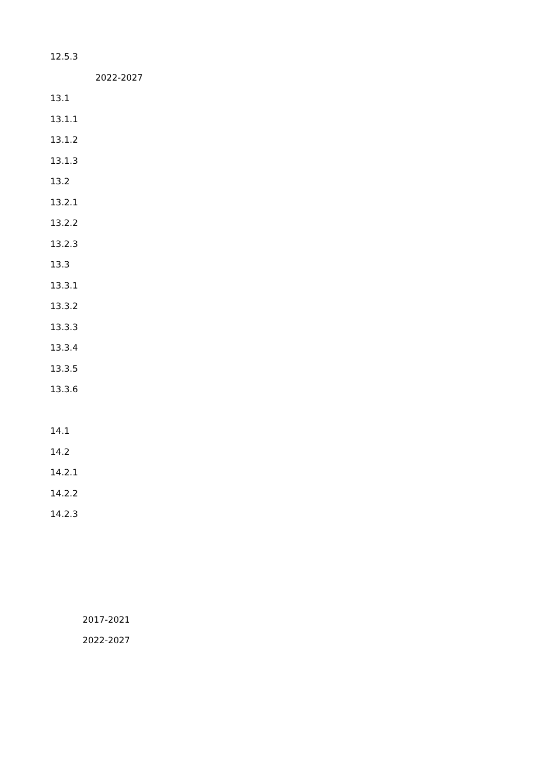12.5.3
2022-2027
13.1
13.1.1
13.1.2
13.1.3
13.2
13.2.1
13.2.2
13.2.3
13.3
13.3.1
13.3.2
13.3.3
13.3.4
13.3.5
13.3.6
14.1
14.2
14.2.1
14.2.2
14.2.3
2017-2021
2022-2027